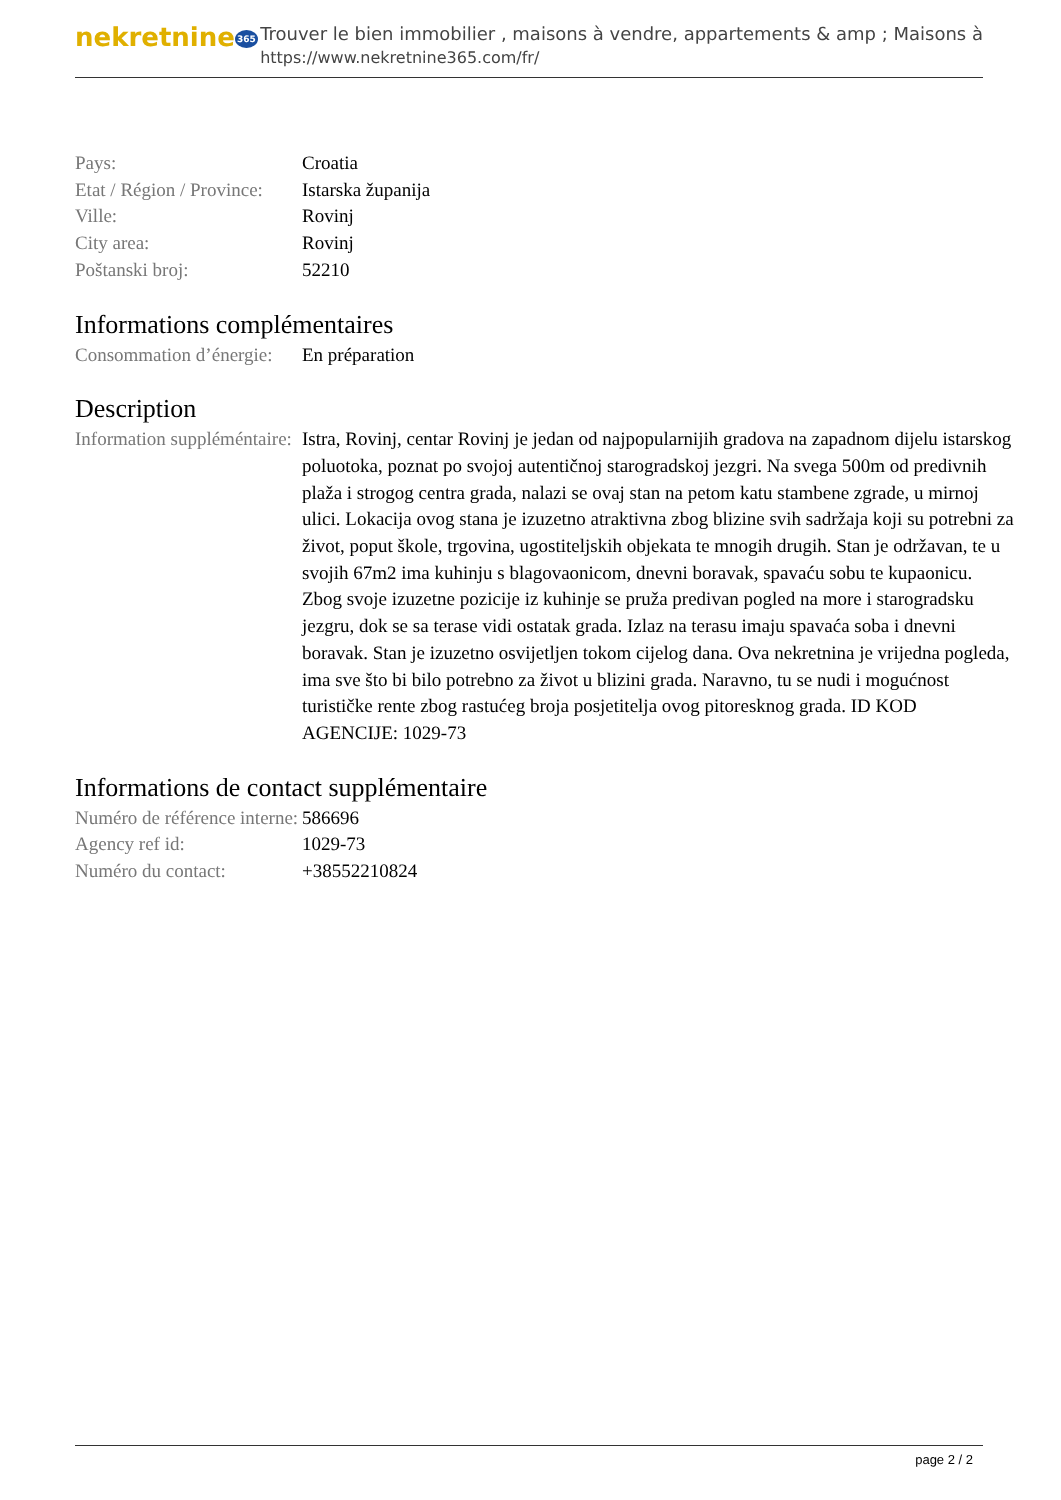nekretnine365
Trouver le bien immobilier , maisons à vendre, appartements & amp ; Maisons à
https://www.nekretnine365.com/fr/
| Pays: | Croatia |
| Etat / Région / Province: | Istarska županija |
| Ville: | Rovinj |
| City area: | Rovinj |
| Poštanski broj: | 52210 |
Informations complémentaires
| Consommation d’énergie: | En préparation |
Description
| Information suppléméntaire: | Istra, Rovinj, centar Rovinj je jedan od najpopularnijih gradova na zapadnom dijelu istarskog poluotoka, poznat po svojoj autentičnoj starogradskoj jezgri. Na svega 500m od predivnih plaža i strogog centra grada, nalazi se ovaj stan na petom katu stambene zgrade, u mirnoj ulici. Lokacija ovog stana je izuzetno atraktivna zbog blizine svih sadržaja koji su potrebni za život, poput škole, trgovina, ugostiteljskih objekata te mnogih drugih. Stan je održavan, te u svojih 67m2 ima kuhinju s blagovaonicom, dnevni boravak, spavaću sobu te kupaonicu. Zbog svoje izuzetne pozicije iz kuhinje se pruža predivan pogled na more i starogradsku jezgru, dok se sa terase vidi ostatak grada. Izlaz na terasu imaju spavaća soba i dnevni boravak. Stan je izuzetno osvijetljen tokom cijelog dana. Ova nekretnina je vrijedna pogleda, ima sve što bi bilo potrebno za život u blizini grada. Naravno, tu se nudi i mogućnost turističke rente zbog rastućeg broja posjetitelja ovog pitoresknog grada. ID KOD AGENCIJE: 1029-73 |
Informations de contact supplémentaire
| Numéro de référence interne: | 586696 |
| Agency ref id: | 1029-73 |
| Numéro du contact: | +38552210824 |
page 2 / 2